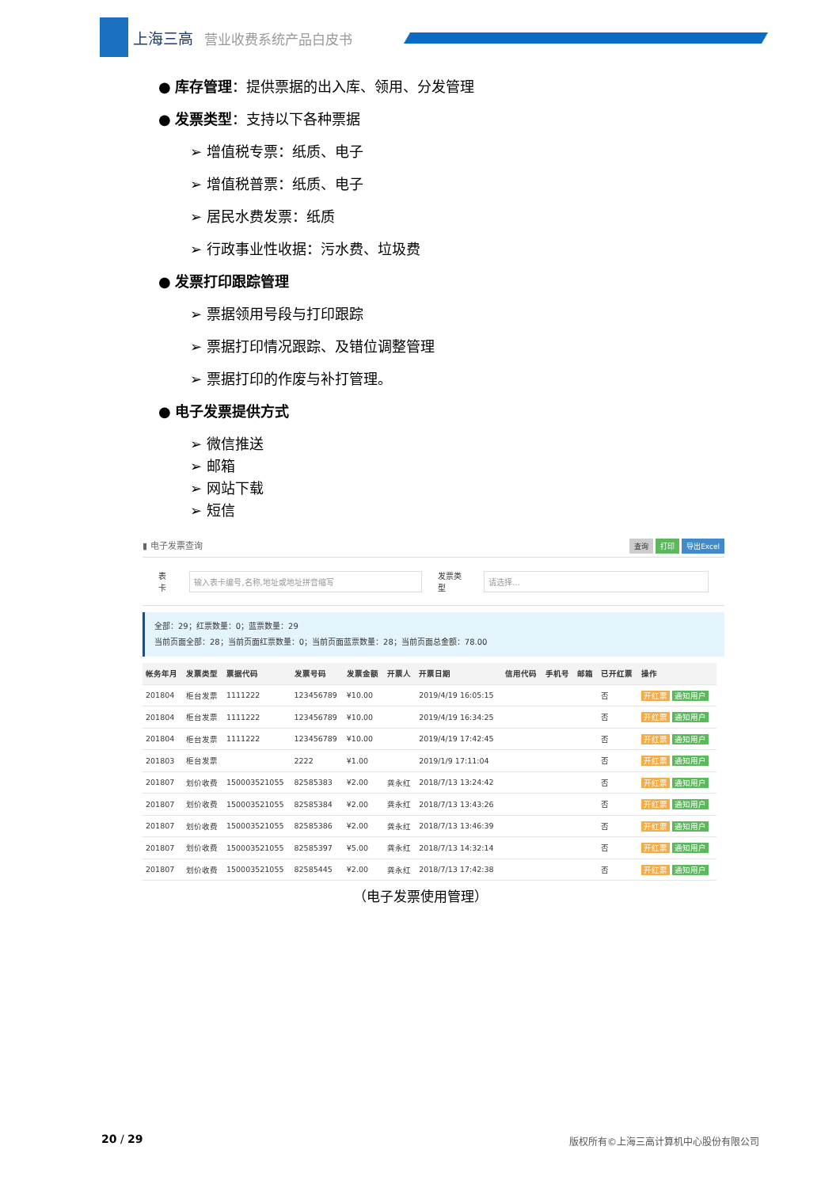上海三高 营业收费系统产品白皮书
● 库存管理：提供票据的出入库、领用、分发管理
● 发票类型：支持以下各种票据
➢ 增值税专票：纸质、电子
➢ 增值税普票：纸质、电子
➢ 居民水费发票：纸质
➢ 行政事业性收据：污水费、垃圾费
● 发票打印跟踪管理
➢ 票据领用号段与打印跟踪
➢ 票据打印情况跟踪、及错位调整管理
➢ 票据打印的作废与补打管理。
● 电子发票提供方式
➢ 微信推送
➢ 邮箱
➢ 网站下载
➢ 短信
▮ 电子发票查询 查询 打印 导出Excel
表卡 输入表卡编号,名称,地址或地址拼音缩写 发票类型 请选择...
全部：29；红票数量：0；蓝票数量：29
当前页面全部：28；当前页面红票数量：0；当前页面蓝票数量：28；当前页面总金额：78.00
| 帐务年月 | 发票类型 | 票据代码 | 发票号码 | 发票金额 | 开票人 | 开票日期 | 信用代码 | 手机号 | 邮箱 | 已开红票 | 操作 |
| --- | --- | --- | --- | --- | --- | --- | --- | --- | --- | --- | --- |
| 201804 | 柜台发票 | 1111222 | 123456789 | ¥10.00 | | 2019/4/19 16:05:15 | | | | 否 | 开红票 通知用户 |
| 201804 | 柜台发票 | 1111222 | 123456789 | ¥10.00 | | 2019/4/19 16:34:25 | | | | 否 | 开红票 通知用户 |
| 201804 | 柜台发票 | 1111222 | 123456789 | ¥10.00 | | 2019/4/19 17:42:45 | | | | 否 | 开红票 通知用户 |
| 201803 | 柜台发票 | | 2222 | ¥1.00 | | 2019/1/9 17:11:04 | | | | 否 | 开红票 通知用户 |
| 201807 | 划价收费 | 150003521055 | 82585383 | ¥2.00 | 龚永红 | 2018/7/13 13:24:42 | | | | 否 | 开红票 通知用户 |
| 201807 | 划价收费 | 150003521055 | 82585384 | ¥2.00 | 龚永红 | 2018/7/13 13:43:26 | | | | 否 | 开红票 通知用户 |
| 201807 | 划价收费 | 150003521055 | 82585386 | ¥2.00 | 龚永红 | 2018/7/13 13:46:39 | | | | 否 | 开红票 通知用户 |
| 201807 | 划价收费 | 150003521055 | 82585397 | ¥5.00 | 龚永红 | 2018/7/13 14:32:14 | | | | 否 | 开红票 通知用户 |
| 201807 | 划价收费 | 150003521055 | 82585445 | ¥2.00 | 龚永红 | 2018/7/13 17:42:38 | | | | 否 | 开红票 通知用户 |
（电子发票使用管理）
20 / 29
版权所有©上海三高计算机中心股份有限公司